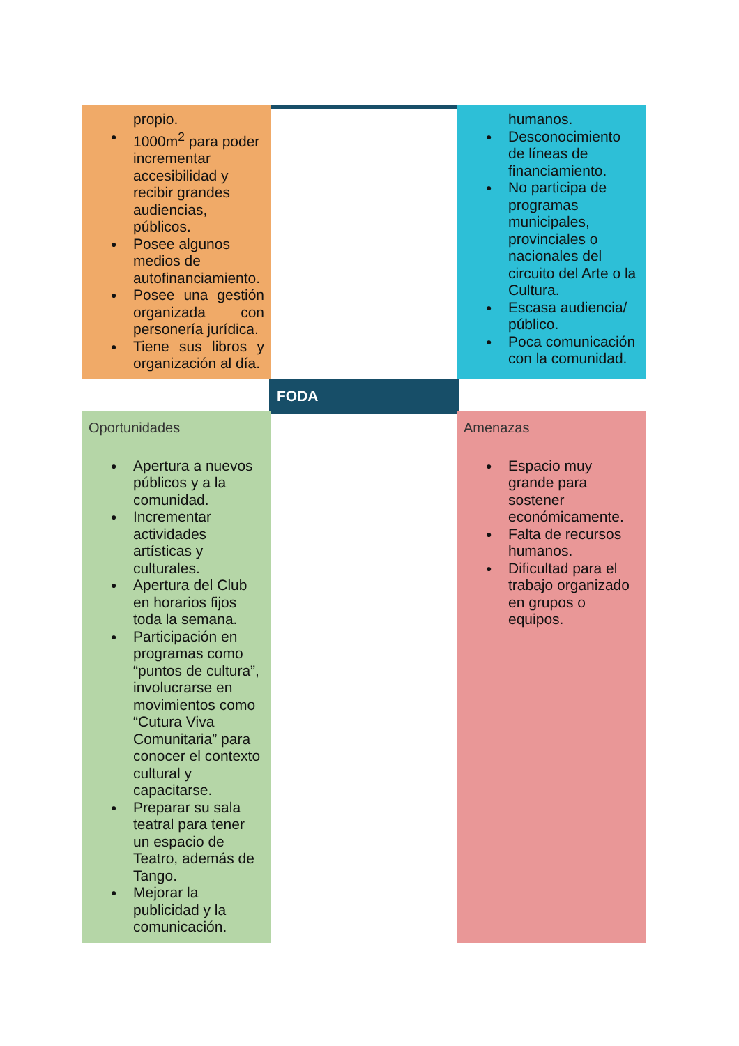propio.
1000m<sup>2</sup> para poder incrementar accesibilidad y recibir grandes audiencias, públicos.
Posee algunos medios de autofinanciamiento.
Posee una gestión organizada con personería jurídica.
Tiene sus libros y organización al día.
humanos.
Desconocimiento de líneas de financiamiento.
No participa de programas municipales, provinciales o nacionales del circuito del Arte o la Cultura.
Escasa audiencia/ público.
Poca comunicación con la comunidad.
FODA
Oportunidades
Apertura a nuevos públicos y a la comunidad.
Incrementar actividades artísticas y culturales.
Apertura del Club en horarios fijos toda la semana.
Participación en programas como “puntos de cultura”, involucrarse en movimientos como “Cutura Viva Comunitaria” para conocer el contexto cultural y capacitarse.
Preparar su sala teatral para tener un espacio de Teatro, además de Tango.
Mejorar la publicidad y la comunicación.
Amenazas
Espacio muy grande para sostener económicamente.
Falta de recursos humanos.
Dificultad para el trabajo organizado en grupos o equipos.